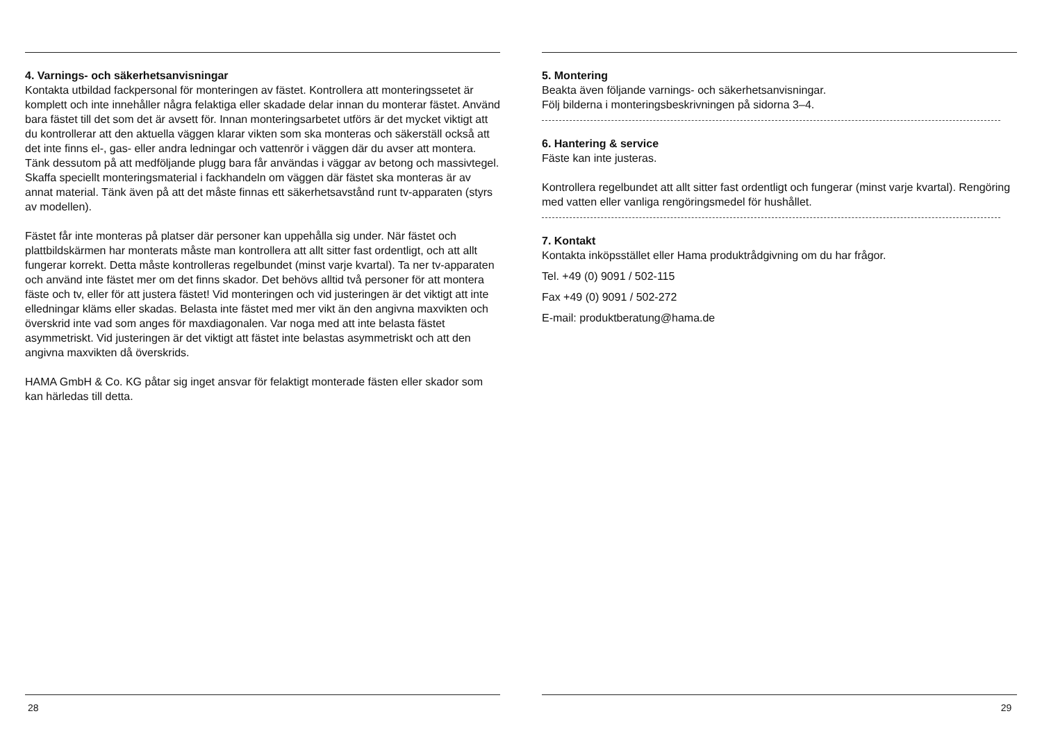4. Varnings- och säkerhetsanvisningar
Kontakta utbildad fackpersonal för monteringen av fästet. Kontrollera att monteringssetet är komplett och inte innehåller några felaktiga eller skadade delar innan du monterar fästet. Använd bara fästet till det som det är avsett för. Innan monteringsarbetet utförs är det mycket viktigt att du kontrollerar att den aktuella väggen klarar vikten som ska monteras och säkerställ också att det inte finns el-, gas- eller andra ledningar och vattenrör i väggen där du avser att montera. Tänk dessutom på att medföljande plugg bara får användas i väggar av betong och massivtegel. Skaffa speciellt monteringsmaterial i fackhandeln om väggen där fästet ska monteras är av annat material. Tänk även på att det måste finnas ett säkerhetsavstånd runt tv-apparaten (styrs av modellen).
Fästet får inte monteras på platser där personer kan uppehålla sig under. När fästet och plattbildskärmen har monterats måste man kontrollera att allt sitter fast ordentligt, och att allt fungerar korrekt. Detta måste kontrolleras regelbundet (minst varje kvartal). Ta ner tv-apparaten och använd inte fästet mer om det finns skador. Det behövs alltid två personer för att montera fäste och tv, eller för att justera fästet! Vid monteringen och vid justeringen är det viktigt att inte elledningar kläms eller skadas. Belasta inte fästet med mer vikt än den angivna maxvikten och överskrid inte vad som anges för maxdiagonalen. Var noga med att inte belasta fästet asymmetriskt. Vid justeringen är det viktigt att fästet inte belastas asymmetriskt och att den angivna maxvikten då överskrids.
HAMA GmbH & Co. KG påtar sig inget ansvar för felaktigt monterade fästen eller skador som kan härledas till detta.
28
5. Montering
Beakta även följande varnings- och säkerhetsanvisningar.
Följ bilderna i monteringsbeskrivningen på sidorna 3–4.
6. Hantering & service
Fäste kan inte justeras.
Kontrollera regelbundet att allt sitter fast ordentligt och fungerar (minst varje kvartal). Rengöring med vatten eller vanliga rengöringsmedel för hushållet.
7. Kontakt
Kontakta inköpsstället eller Hama produktrådgivning om du har frågor.
Tel. +49 (0) 9091 / 502-115
Fax +49 (0) 9091 / 502-272
E-mail: produktberatung@hama.de
29